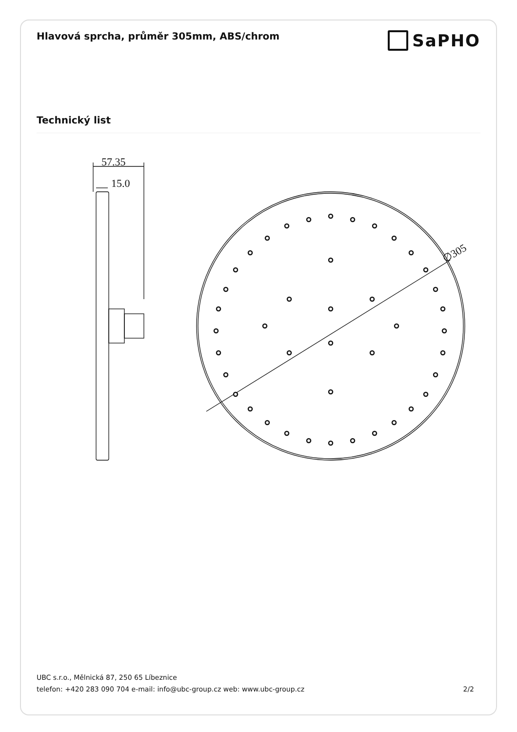Hlavová sprcha, průměr 305mm, ABS/chrom
SaPHO
Technický list
57.35
15.0
∅305
UBC s.r.o., Mělnická 87, 250 65 Líbeznice
telefon: +420 283 090 704 e-mail: info@ubc-group.cz web: www.ubc-group.cz 2/2